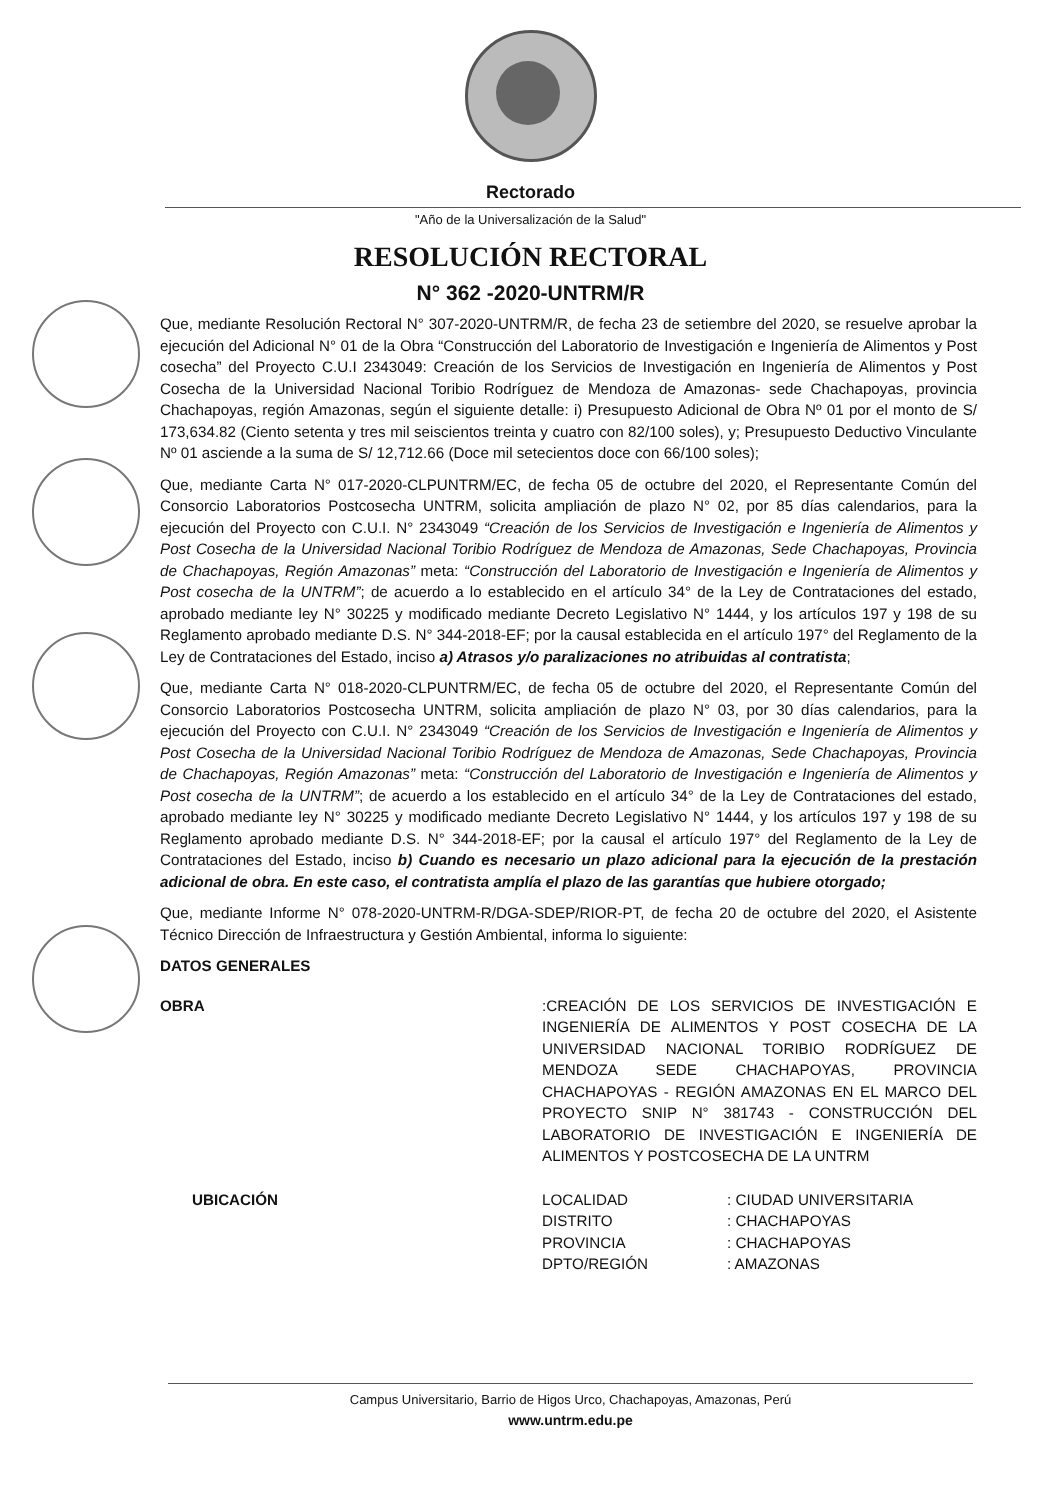Rectorado
"Año de la Universalización de la Salud"
RESOLUCIÓN RECTORAL
N° 362 -2020-UNTRM/R
Que, mediante Resolución Rectoral N° 307-2020-UNTRM/R, de fecha 23 de setiembre del 2020, se resuelve aprobar la ejecución del Adicional N° 01 de la Obra “Construcción del Laboratorio de Investigación e Ingeniería de Alimentos y Post cosecha” del Proyecto C.U.I 2343049: Creación de los Servicios de Investigación en Ingeniería de Alimentos y Post Cosecha de la Universidad Nacional Toribio Rodríguez de Mendoza de Amazonas- sede Chachapoyas, provincia Chachapoyas, región Amazonas, según el siguiente detalle: i) Presupuesto Adicional de Obra Nº 01 por el monto de S/ 173,634.82 (Ciento setenta y tres mil seiscientos treinta y cuatro con 82/100 soles), y; Presupuesto Deductivo Vinculante Nº 01 asciende a la suma de S/ 12,712.66 (Doce mil setecientos doce con 66/100 soles);
Que, mediante Carta N° 017-2020-CLPUNTRM/EC, de fecha 05 de octubre del 2020, el Representante Común del Consorcio Laboratorios Postcosecha UNTRM, solicita ampliación de plazo N° 02, por 85 días calendarios, para la ejecución del Proyecto con C.U.I. N° 2343049 “Creación de los Servicios de Investigación e Ingeniería de Alimentos y Post Cosecha de la Universidad Nacional Toribio Rodríguez de Mendoza de Amazonas, Sede Chachapoyas, Provincia de Chachapoyas, Región Amazonas” meta: “Construcción del Laboratorio de Investigación e Ingeniería de Alimentos y Post cosecha de la UNTRM”; de acuerdo a lo establecido en el artículo 34° de la Ley de Contrataciones del estado, aprobado mediante ley N° 30225 y modificado mediante Decreto Legislativo N° 1444, y los artículos 197 y 198 de su Reglamento aprobado mediante D.S. N° 344-2018-EF; por la causal establecida en el artículo 197° del Reglamento de la Ley de Contrataciones del Estado, inciso a) Atrasos y/o paralizaciones no atribuidas al contratista;
Que, mediante Carta N° 018-2020-CLPUNTRM/EC, de fecha 05 de octubre del 2020, el Representante Común del Consorcio Laboratorios Postcosecha UNTRM, solicita ampliación de plazo N° 03, por 30 días calendarios, para la ejecución del Proyecto con C.U.I. N° 2343049 “Creación de los Servicios de Investigación e Ingeniería de Alimentos y Post Cosecha de la Universidad Nacional Toribio Rodríguez de Mendoza de Amazonas, Sede Chachapoyas, Provincia de Chachapoyas, Región Amazonas” meta: “Construcción del Laboratorio de Investigación e Ingeniería de Alimentos y Post cosecha de la UNTRM”; de acuerdo a los establecido en el artículo 34° de la Ley de Contrataciones del estado, aprobado mediante ley N° 30225 y modificado mediante Decreto Legislativo N° 1444, y los artículos 197 y 198 de su Reglamento aprobado mediante D.S. N° 344-2018-EF; por la causal el artículo 197° del Reglamento de la Ley de Contrataciones del Estado, inciso b) Cuando es necesario un plazo adicional para la ejecución de la prestación adicional de obra. En este caso, el contratista amplía el plazo de las garantías que hubiere otorgado;
Que, mediante Informe N° 078-2020-UNTRM-R/DGA-SDEP/RIOR-PT, de fecha 20 de octubre del 2020, el Asistente Técnico Dirección de Infraestructura y Gestión Ambiental, informa lo siguiente:
DATOS GENERALES
OBRA :CREACIÓN DE LOS SERVICIOS DE INVESTIGACIÓN E INGENIERÍA DE ALIMENTOS Y POST COSECHA DE LA UNIVERSIDAD NACIONAL TORIBIO RODRÍGUEZ DE MENDOZA SEDE CHACHAPOYAS, PROVINCIA CHACHAPOYAS - REGIÓN AMAZONAS EN EL MARCO DEL PROYECTO SNIP N° 381743 - CONSTRUCCIÓN DEL LABORATORIO DE INVESTIGACIÓN E INGENIERÍA DE ALIMENTOS Y POSTCOSECHA DE LA UNTRM
UBICACIÓN LOCALIDAD
DISTRITO
PROVINCIA
DPTO/REGIÓN
: CIUDAD UNIVERSITARIA
: CHACHAPOYAS
: CHACHAPOYAS
: AMAZONAS
Campus Universitario, Barrio de Higos Urco, Chachapoyas, Amazonas, Perú
www.untrm.edu.pe